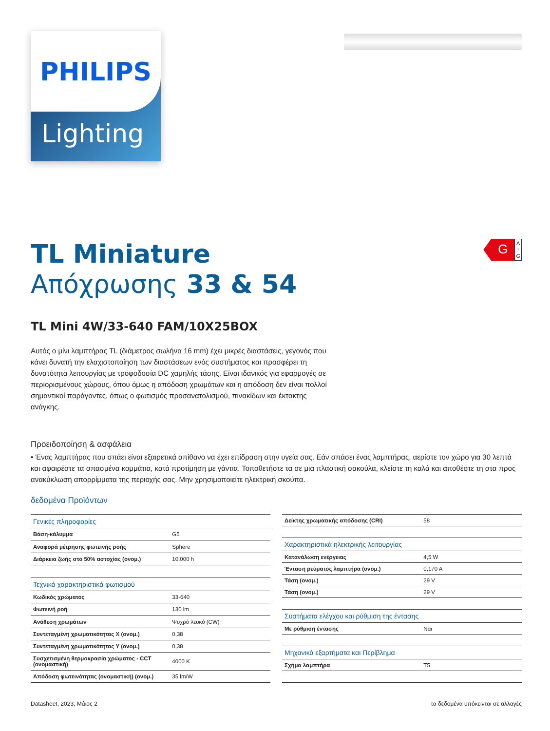PHILIPS
Lighting
G
A
↑
G
TL Miniature
Απόχρωσης 33 & 54
TL Mini 4W/33-640 FAM/10X25BOX
Αυτός ο μίνι λαμπτήρας TL (διάμετρος σωλήνα 16 mm) έχει μικρές διαστάσεις, γεγονός που κάνει δυνατή την ελαχιστοποίηση των διαστάσεων ενός συστήματος και προσφέρει τη δυνατότητα λειτουργίας με τροφοδοσία DC χαμηλής τάσης. Είναι ιδανικός για εφαρμογές σε περιορισμένους χώρους, όπου όμως η απόδοση χρωμάτων και η απόδοση δεν είναι πολλοί σημαντικοί παράγοντες, όπως ο φωτισμός προσανατολισμού, πινακίδων και έκτακτης ανάγκης.
Προειδοποίηση & ασφάλεια
• Ένας λαμπτήρας που σπάει είναι εξαιρετικά απίθανο να έχει επίδραση στην υγεία σας. Εάν σπάσει ένας λαμπτήρας, αερίστε τον χώρο για 30 λεπτά και αφαιρέστε τα σπασμένα κομμάτια, κατά προτίμηση με γάντια. Τοποθετήστε τα σε μια πλαστική σακούλα, κλείστε τη καλά και αποθέστε τη στα προς ανακύκλωση απορρίμματα της περιοχής σας. Μην χρησιμοποιείτε ηλεκτρική σκούπα.
δεδομένα Προϊόντων
| Γενικές πληροφορίες | |
| --- | --- |
| Βάση-κάλυμμα | G5 |
| Αναφορά μέτρησης φωτεινής ροής | Sphere |
| Διάρκεια ζωής στο 50% αστοχίας (ονομ.) | 10.000 h |
| Τεχνικά χαρακτηριστικά φωτισμού | |
| Κωδικός χρώματος | 33-640 |
| Φωτεινή ροή | 130 lm |
| Ανάθεση χρωμάτων | Ψυχρό λευκό (CW) |
| Συντεταγμένη χρωματικότητας X (ονομ.) | 0,38 |
| Συντεταγμένη χρωματικότητας Y (ονομ.) | 0,38 |
| Συσχετισμένη θερμοκρασία χρώματος - CCT (ονομαστική) | 4000 K |
| Απόδοση φωτεινότητας (ονομαστική) (ονομ.) | 35 lm/W |
| Δείκτης χρωματικής απόδοσης (CRI) | 58 |
| Χαρακτηριστικά ηλεκτρικής λειτουργίας | |
| Κατανάλωση ενέργειας | 4,5 W |
| Ένταση ρεύματος λαμπτήρα (ονομ.) | 0,170 A |
| Τάση (ονομ.) | 29 V |
| Τάση (ονομ.) | 29 V |
| Συστήματα ελέγχου και ρύθμιση της έντασης | |
| Με ρύθμιση έντασης | Ναι |
| Μηχανικά εξαρτήματα και Περίβλημα | |
| Σχήμα λαμπτήρα | T5 |
Datasheet, 2023, Μάιος 2 τα δεδομένα υπόκεινται σε αλλαγές